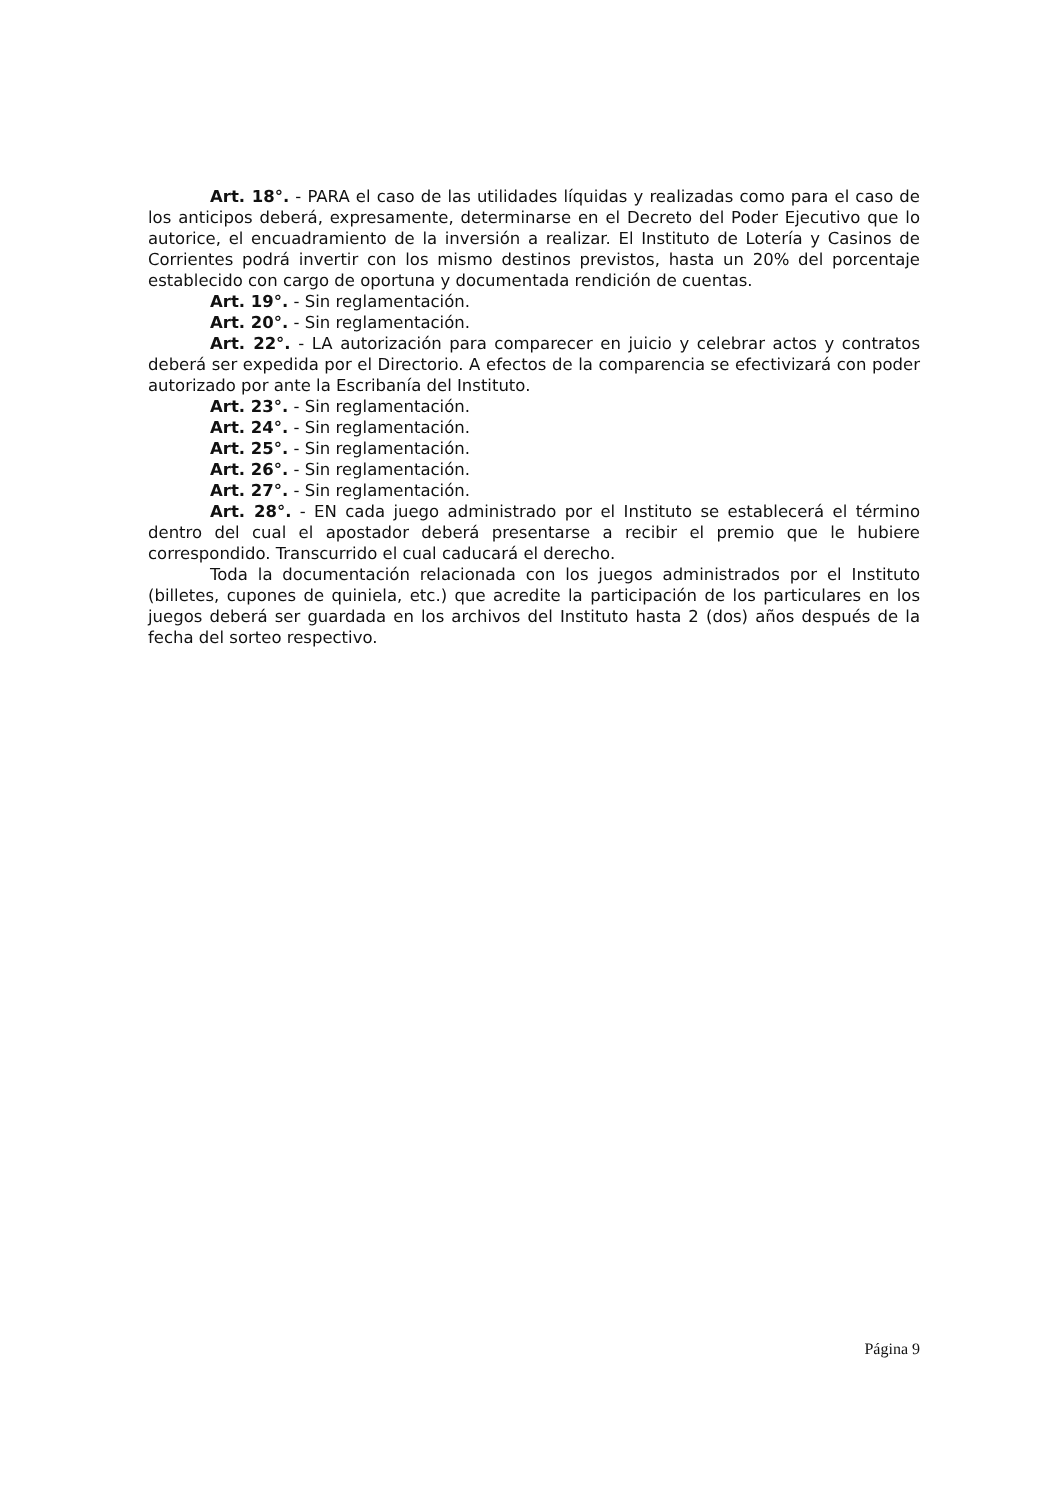Art. 18°. - PARA el caso de las utilidades líquidas y realizadas como para el caso de los anticipos deberá, expresamente, determinarse en el Decreto del Poder Ejecutivo que lo autorice, el encuadramiento de la inversión a realizar. El Instituto de Lotería y Casinos de Corrientes podrá invertir con los mismo destinos previstos, hasta un 20% del porcentaje establecido con cargo de oportuna y documentada rendición de cuentas.
Art. 19°. - Sin reglamentación.
Art. 20°. - Sin reglamentación.
Art. 22°. - LA autorización para comparecer en juicio y celebrar actos y contratos deberá ser expedida por el Directorio. A efectos de la comparencia se efectivizará con poder autorizado por ante la Escribanía del Instituto.
Art. 23°. - Sin reglamentación.
Art. 24°. - Sin reglamentación.
Art. 25°. - Sin reglamentación.
Art. 26°. - Sin reglamentación.
Art. 27°. - Sin reglamentación.
Art. 28°. - EN cada juego administrado por el Instituto se establecerá el término dentro del cual el apostador deberá presentarse a recibir el premio que le hubiere correspondido. Transcurrido el cual caducará el derecho.
Toda la documentación relacionada con los juegos administrados por el Instituto (billetes, cupones de quiniela, etc.) que acredite la participación de los particulares en los juegos deberá ser guardada en los archivos del Instituto hasta 2 (dos) años después de la fecha del sorteo respectivo.
Página 9